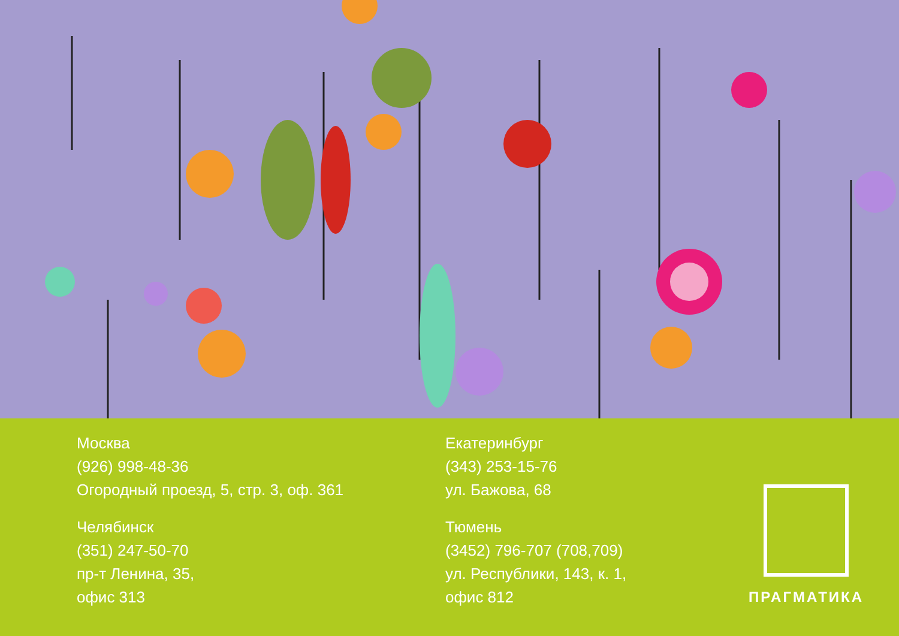Москва
(926) 998-48-36
Огородный проезд, 5, стр. 3, оф. 361
Челябинск
(351) 247-50-70
пр-т Ленина, 35,
офис 313
Екатеринбург
(343) 253-15-76
ул. Бажова, 68
Тюмень
(3452) 796-707 (708,709)
ул. Республики, 143, к. 1,
офис 812
ПРАГМАТИКА